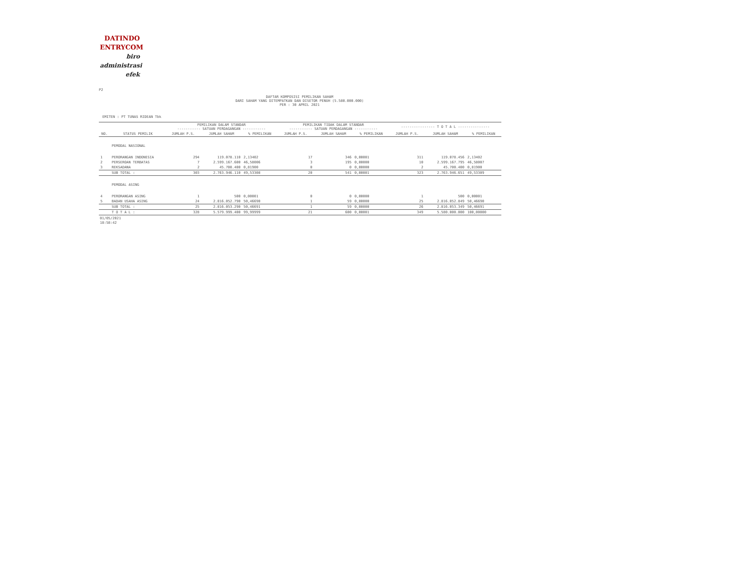DATINDO
ENTRYCOM
biro
administrasi
efek
P2
DAFTAR KOMPOSISI PEMILIKAN SAHAM
DARI SAHAM YANG DITEMPATKAN DAN DISETOR PENUH (5.580.000.000)
PER : 30 APRIL 2021
EMITEN : PT TUNAS RIDEAN Tbk
| | | PEMILIKAN DALAM STANDAR ----------- SATUAN PERDAGANGAN ----------- | | | PEMILIKAN TIDAK DALAM STANDAR ----------- SATUAN PERDAGANGAN ----------- | | | ---------------- T O T A L --------------- | | |
| --- | --- | --- | --- | --- | --- | --- | --- | --- | --- | --- |
| NO. | STATUS PEMILIK | JUMLAH P.S. | JUMLAH SAHAM | % PEMILIKAN | JUMLAH P.S. | JUMLAH SAHAM | % PEMILIKAN | JUMLAH P.S. | JUMLAH SAHAM | % PEMILIKAN |
| | PEMODAL NASIONAL | | | | | | | | | |
| 1 | PERORANGAN INDONESIA | 294 | 119.078.110 | 2,13402 | 17 | 346 | 0,00001 | 311 | 119.078.456 | 2,13402 |
| 2 | PERSEROAN TERBATAS | 7 | 2.599.167.600 | 46,58006 | 3 | 195 | 0,00000 | 10 | 2.599.167.795 | 46,58007 |
| 3 | REKSADANA | 2 | 45.700.400 | 0,81900 | 0 | 0 | 0,00000 | 2 | 45.700.400 | 0,81900 |
| | SUB TOTAL : | 303 | 2.763.946.110 | 49,53308 | 20 | 541 | 0,00001 | 323 | 2.763.946.651 | 49,53309 |
| | PEMODAL ASING | | | | | | | | | |
| 4 | PERORANGAN ASING | 1 | 500 | 0,00001 | 0 | 0 | 0,00000 | 1 | 500 | 0,00001 |
| 5 | BADAN USAHA ASING | 24 | 2.816.052.790 | 50,46690 | 1 | 59 | 0,00000 | 25 | 2.816.052.849 | 50,46690 |
| | SUB TOTAL : | 25 | 2.816.053.290 | 50,46691 | 1 | 59 | 0,00000 | 26 | 2.816.053.349 | 50,46691 |
| | T O T A L : | 328 | 5.579.999.400 | 99,99999 | 21 | 600 | 0,00001 | 349 | 5.580.000.000 | 100,00000 |
01/05/2021
18:58:42